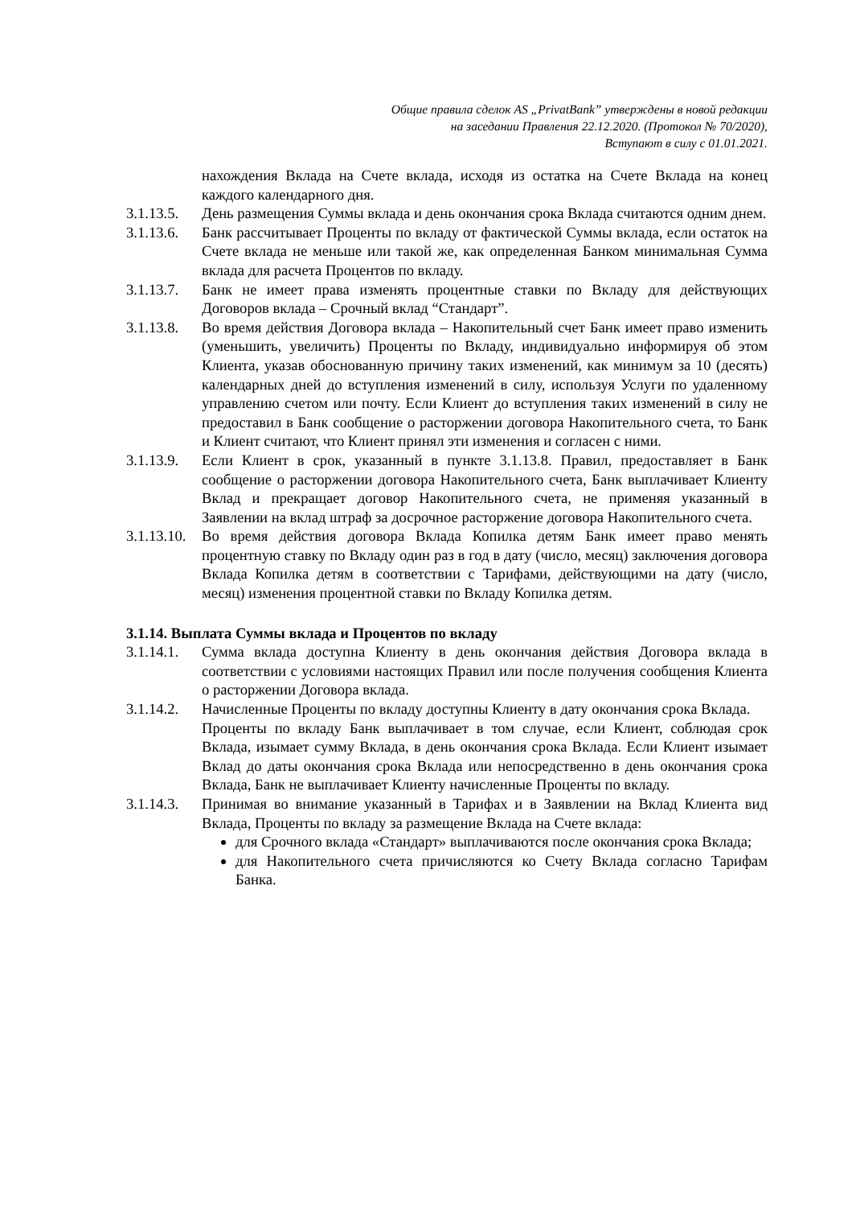Общие правила сделок AS „PrivatBank” утверждены в новой редакции
на заседании Правления 22.12.2020. (Протокол № 70/2020),
Вступают в силу с 01.01.2021.
нахождения Вклада на Счете вклада, исходя из остатка на Счете Вклада на конец каждого календарного дня.
3.1.13.5.
День размещения Суммы вклада и день окончания срока Вклада считаются одним днем.
3.1.13.6.
Банк рассчитывает Проценты по вкладу от фактической Суммы вклада, если остаток на Счете вклада не меньше или такой же, как определенная Банком минимальная Сумма вклада для расчета Процентов по вкладу.
3.1.13.7.
Банк не имеет права изменять процентные ставки по Вкладу для действующих Договоров вклада – Срочный вклад “Стандарт”.
3.1.13.8.
Во время действия Договора вклада – Накопительный счет Банк имеет право изменить (уменьшить, увеличить) Проценты по Вкладу, индивидуально информируя об этом Клиента, указав обоснованную причину таких изменений, как минимум за 10 (десять) календарных дней до вступления изменений в силу, используя Услуги по удаленному управлению счетом или почту. Если Клиент до вступления таких изменений в силу не предоставил в Банк сообщение о расторжении договора Накопительного счета, то Банк и Клиент считают, что Клиент принял эти изменения и согласен с ними.
3.1.13.9.
Если Клиент в срок, указанный в пункте 3.1.13.8. Правил, предоставляет в Банк сообщение о расторжении договора Накопительного счета, Банк выплачивает Клиенту Вклад и прекращает договор Накопительного счета, не применяя указанный в Заявлении на вклад штраф за досрочное расторжение договора Накопительного счета.
3.1.13.10.
Во время действия договора Вклада Копилка детям Банк имеет право менять процентную ставку по Вкладу один раз в год в дату (число, месяц) заключения договора Вклада Копилка детям в соответствии с Тарифами, действующими на дату (число, месяц) изменения процентной ставки по Вкладу Копилка детям.
3.1.14. Выплата Суммы вклада и Процентов по вкладу
3.1.14.1.
Сумма вклада доступна Клиенту в день окончания действия Договора вклада в соответствии с условиями настоящих Правил или после получения сообщения Клиента о расторжении Договора вклада.
3.1.14.2.
Начисленные Проценты по вкладу доступны Клиенту в дату окончания срока Вклада.
Проценты по вкладу Банк выплачивает в том случае, если Клиент, соблюдая срок Вклада, изымает сумму Вклада, в день окончания срока Вклада. Если Клиент изымает Вклад до даты окончания срока Вклада или непосредственно в день окончания срока Вклада, Банк не выплачивает Клиенту начисленные Проценты по вкладу.
3.1.14.3.
Принимая во внимание указанный в Тарифах и в Заявлении на Вклад Клиента вид Вклада, Проценты по вкладу за размещение Вклада на Счете вклада:
для Срочного вклада «Стандарт» выплачиваются после окончания срока Вклада;
для Накопительного счета причисляются ко Счету Вклада согласно Тарифам Банка.